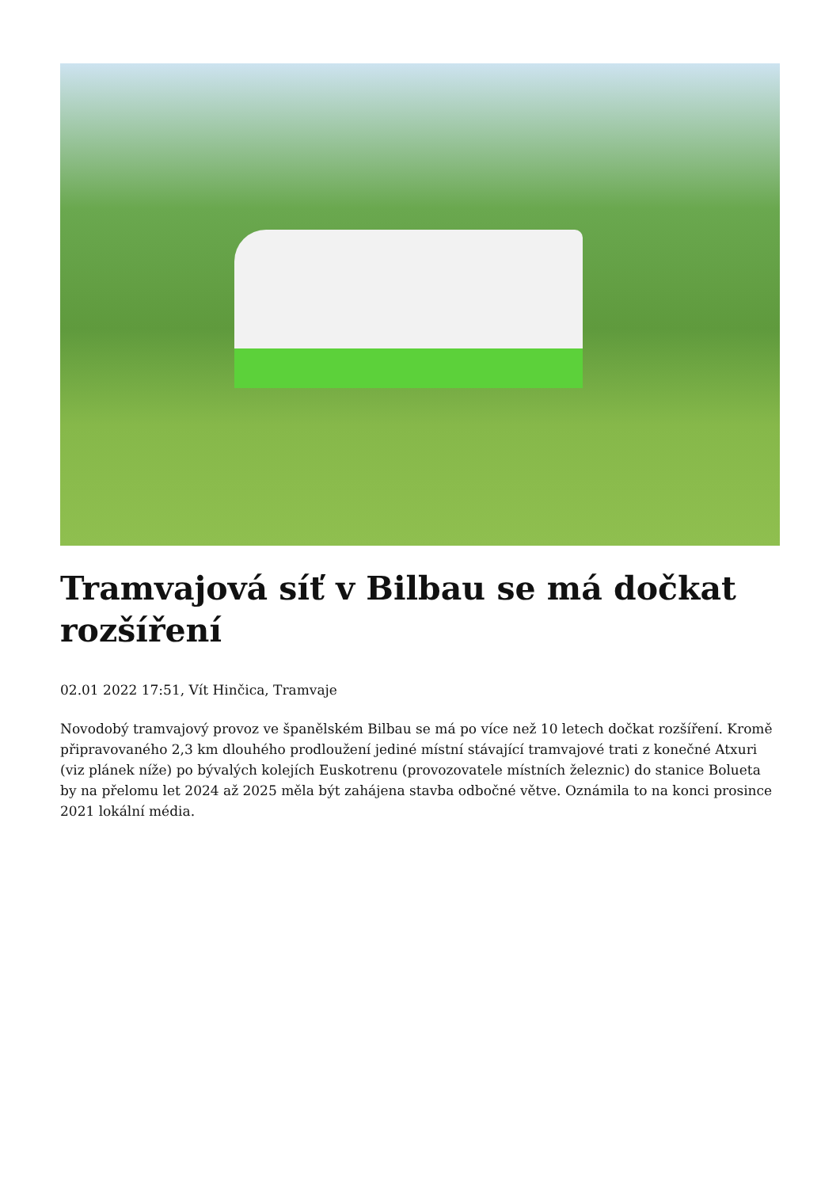Tramvajová síť v Bilbau se má dočkat rozšíření
02.01 2022 17:51, Vít Hinčica, Tramvaje
Novodobý tramvajový provoz ve španělském Bilbau se má po více než 10 letech dočkat rozšíření. Kromě připravovaného 2,3 km dlouhého prodloužení jediné místní stávající tramvajové trati z konečné Atxuri (viz plánek níže) po bývalých kolejích Euskotrenu (provozovatele místních železnic) do stanice Bolueta by na přelomu let 2024 až 2025 měla být zahájena stavba odbočné větve. Oznámila to na konci prosince 2021 lokální média.